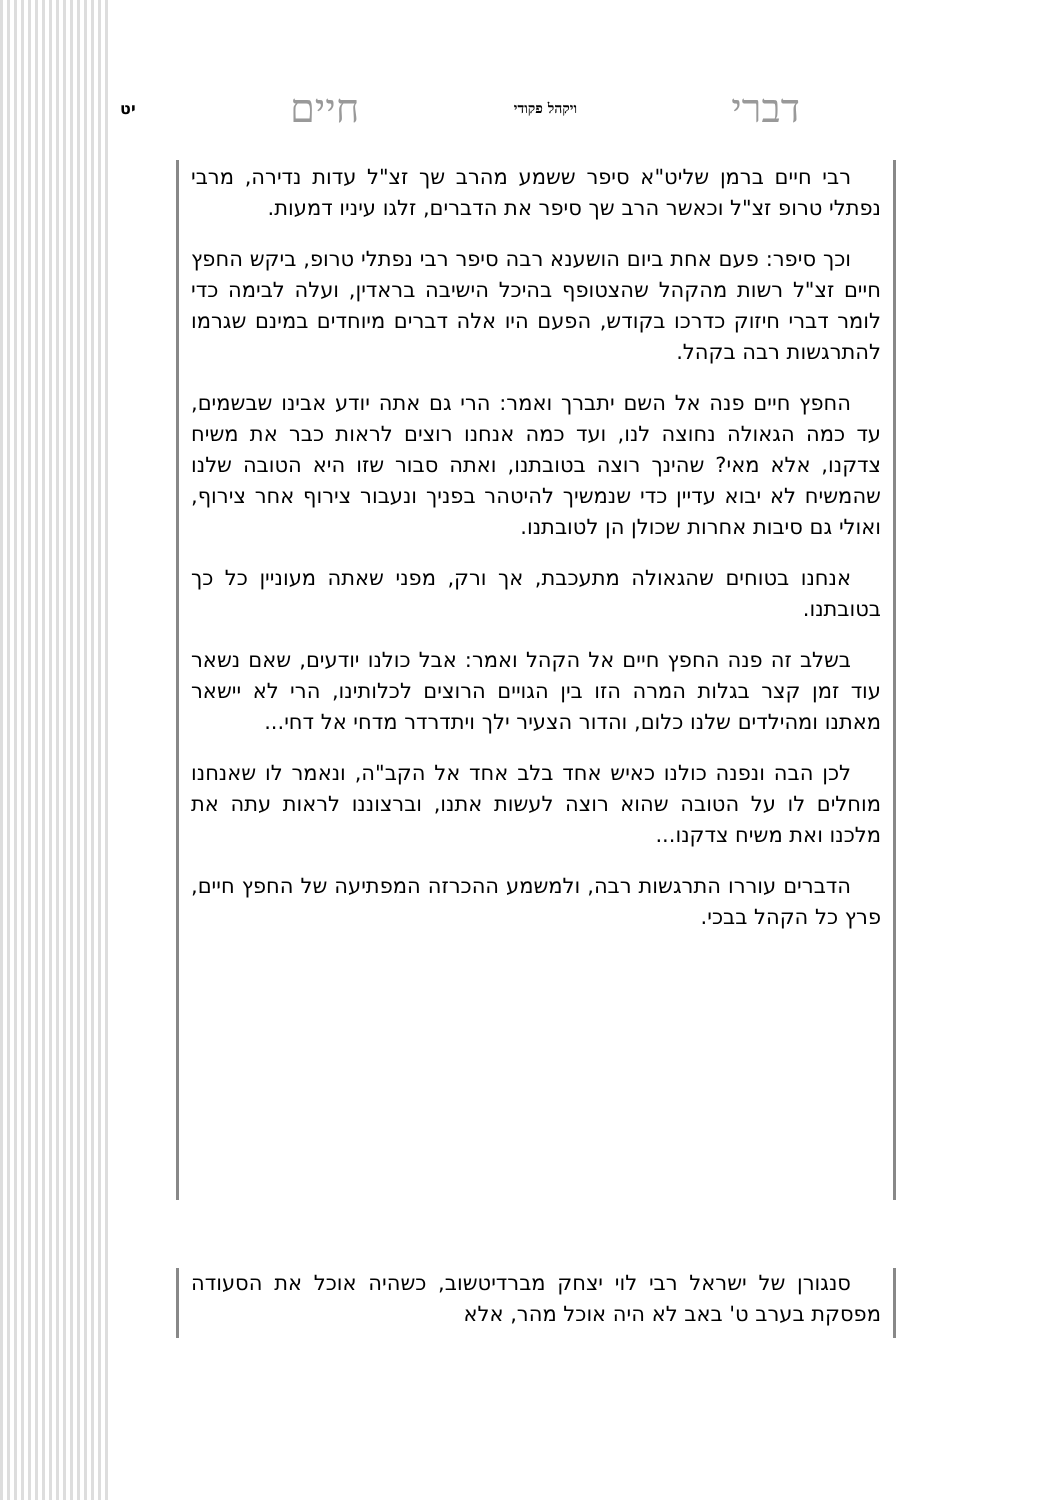דברי ויקהל פקודי חיים יט
רבי חיים ברמן שליט"א סיפר ששמע מהרב שך זצ"ל עדות נדירה, מרבי נפתלי טרופ זצ"ל וכאשר הרב שך סיפר את הדברים, זלגו עיניו דמעות.
וכך סיפר: פעם אחת ביום הושענא רבה סיפר רבי נפתלי טרופ, ביקש החפץ חיים זצ"ל רשות מהקהל שהצטופף בהיכל הישיבה בראדין, ועלה לבימה כדי לומר דברי חיזוק כדרכו בקודש, הפעם היו אלה דברים מיוחדים במינם שגרמו להתרגשות רבה בקהל.
החפץ חיים פנה אל השם יתברך ואמר: הרי גם אתה יודע אבינו שבשמים, עד כמה הגאולה נחוצה לנו, ועד כמה אנחנו רוצים לראות כבר את משיח צדקנו, אלא מאי? שהינך רוצה בטובתנו, ואתה סבור שזו היא הטובה שלנו שהמשיח לא יבוא עדיין כדי שנמשיך להיטהר בפניך ונעבור צירוף אחר צירוף, ואולי גם סיבות אחרות שכולן הן לטובתנו.
אנחנו בטוחים שהגאולה מתעכבת, אך ורק, מפני שאתה מעוניין כל כך בטובתנו.
בשלב זה פנה החפץ חיים אל הקהל ואמר: אבל כולנו יודעים, שאם נשאר עוד זמן קצר בגלות המרה הזו בין הגויים הרוצים לכלותינו, הרי לא יישאר מאתנו ומהילדים שלנו כלום, והדור הצעיר ילך ויתדרדר מדחי אל דחי...
לכן הבה ונפנה כולנו כאיש אחד בלב אחד אל הקב"ה, ונאמר לו שאנחנו מוחלים לו על הטובה שהוא רוצה לעשות אתנו, וברצוננו לראות עתה את מלכנו ואת משיח צדקנו...
הדברים עוררו התרגשות רבה, ולמשמע ההכרזה המפתיעה של החפץ חיים, פרץ כל הקהל בבכי.
סנגורן של ישראל רבי לוי יצחק מברדיטשוב, כשהיה אוכל את הסעודה מפסקת בערב ט' באב לא היה אוכל מהר, אלא